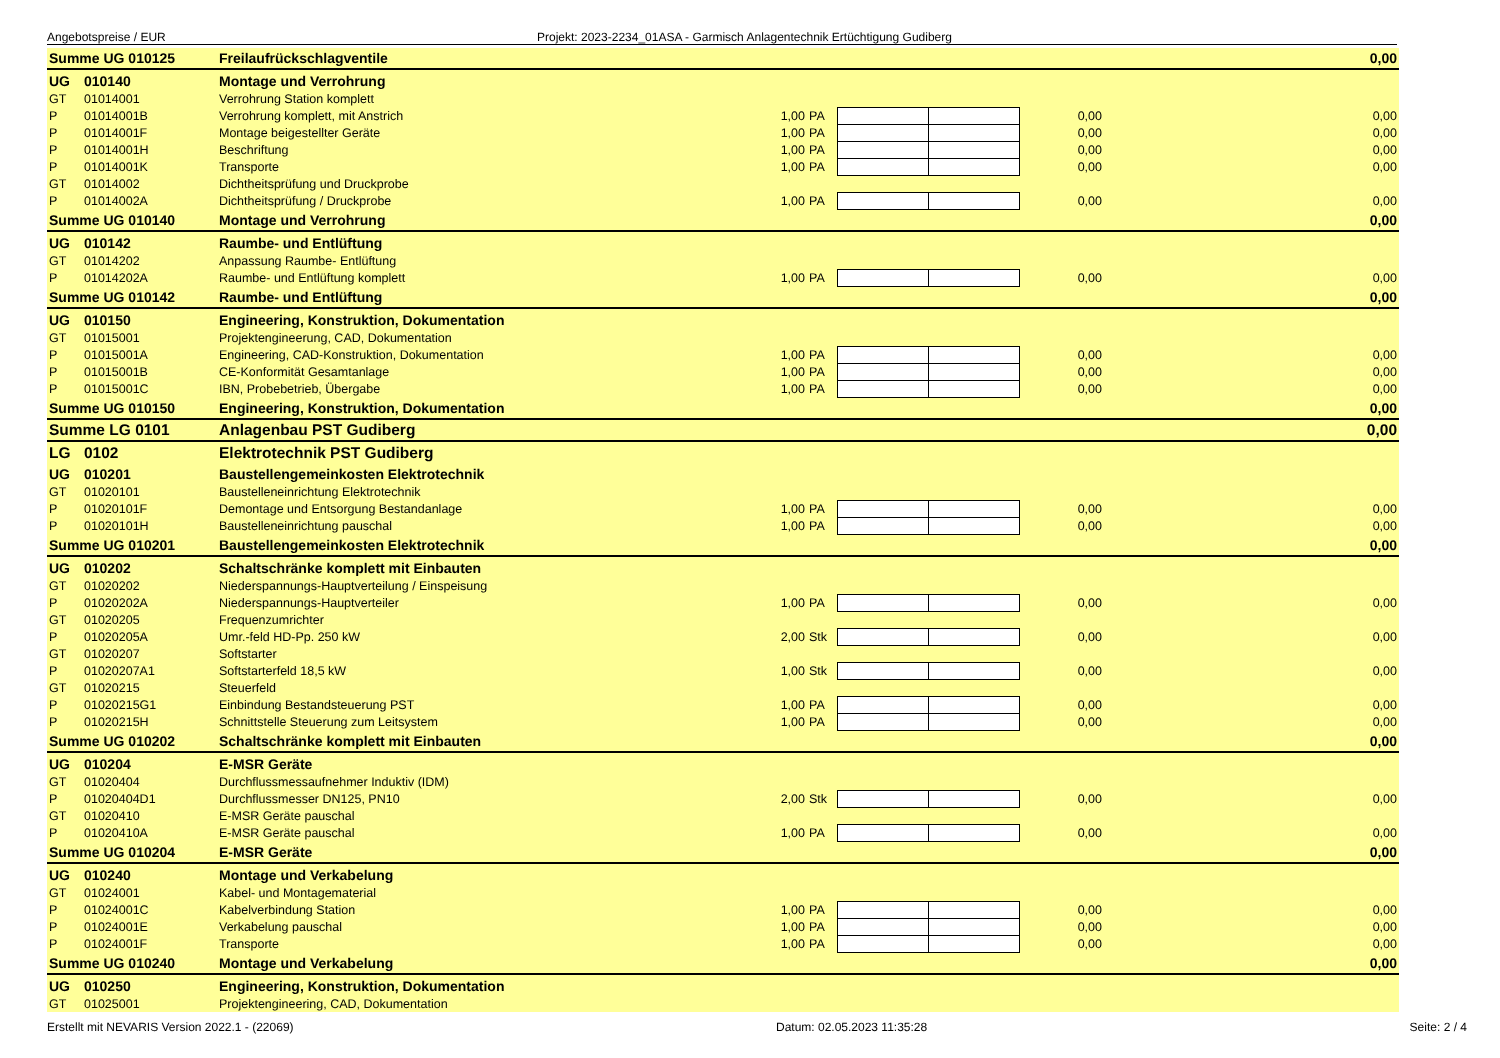Angebotspreise / EUR Projekt: 2023-2234_01ASA - Garmisch Anlagentechnik Ertüchtigung Gudiberg
| Summe UG 010125 | | Freilaufrückschlagventile | | | | | | 0,00 |
| UG | 010140 | Montage und Verrohrung | | | | | | |
| GT | 01014001 | Verrohrung Station komplett | | | | | | |
| P | 01014001B | Verrohrung komplett, mit Anstrich | 1,00 | PA | | | 0,00 | 0,00 |
| P | 01014001F | Montage beigestellter Geräte | 1,00 | PA | | | 0,00 | 0,00 |
| P | 01014001H | Beschriftung | 1,00 | PA | | | 0,00 | 0,00 |
| P | 01014001K | Transporte | 1,00 | PA | | | 0,00 | 0,00 |
| GT | 01014002 | Dichtheitsprüfung und Druckprobe | | | | | | |
| P | 01014002A | Dichtheitsprüfung / Druckprobe | 1,00 | PA | | | 0,00 | 0,00 |
| Summe UG 010140 | | Montage und Verrohrung | | | | | | 0,00 |
| UG | 010142 | Raumbe- und Entlüftung | | | | | | |
| GT | 01014202 | Anpassung Raumbe- Entlüftung | | | | | | |
| P | 01014202A | Raumbe- und Entlüftung komplett | 1,00 | PA | | | 0,00 | 0,00 |
| Summe UG 010142 | | Raumbe- und Entlüftung | | | | | | 0,00 |
| UG | 010150 | Engineering, Konstruktion, Dokumentation | | | | | | |
| GT | 01015001 | Projektengineerung, CAD, Dokumentation | | | | | | |
| P | 01015001A | Engineering, CAD-Konstruktion, Dokumentation | 1,00 | PA | | | 0,00 | 0,00 |
| P | 01015001B | CE-Konformität Gesamtanlage | 1,00 | PA | | | 0,00 | 0,00 |
| P | 01015001C | IBN, Probebetrieb, Übergabe | 1,00 | PA | | | 0,00 | 0,00 |
| Summe UG 010150 | | Engineering, Konstruktion, Dokumentation | | | | | | 0,00 |
| Summe LG 0101 | | Anlagenbau PST Gudiberg | | | | | | 0,00 |
| LG | 0102 | Elektrotechnik PST Gudiberg | | | | | | |
| UG | 010201 | Baustellengemeinkosten Elektrotechnik | | | | | | |
| GT | 01020101 | Baustelleneinrichtung Elektrotechnik | | | | | | |
| P | 01020101F | Demontage und Entsorgung Bestandanlage | 1,00 | PA | | | 0,00 | 0,00 |
| P | 01020101H | Baustelleneinrichtung pauschal | 1,00 | PA | | | 0,00 | 0,00 |
| Summe UG 010201 | | Baustellengemeinkosten Elektrotechnik | | | | | | 0,00 |
| UG | 010202 | Schaltschränke komplett mit Einbauten | | | | | | |
| GT | 01020202 | Niederspannungs-Hauptverteilung / Einspeisung | | | | | | |
| P | 01020202A | Niederspannungs-Hauptverteiler | 1,00 | PA | | | 0,00 | 0,00 |
| GT | 01020205 | Frequenzumrichter | | | | | | |
| P | 01020205A | Umr.-feld HD-Pp. 250 kW | 2,00 | Stk | | | 0,00 | 0,00 |
| GT | 01020207 | Softstarter | | | | | | |
| P | 01020207A1 | Softstarterfeld 18,5 kW | 1,00 | Stk | | | 0,00 | 0,00 |
| GT | 01020215 | Steuerfeld | | | | | | |
| P | 01020215G1 | Einbindung Bestandsteuerung PST | 1,00 | PA | | | 0,00 | 0,00 |
| P | 01020215H | Schnittstelle Steuerung zum Leitsystem | 1,00 | PA | | | 0,00 | 0,00 |
| Summe UG 010202 | | Schaltschränke komplett mit Einbauten | | | | | | 0,00 |
| UG | 010204 | E-MSR Geräte | | | | | | |
| GT | 01020404 | Durchflussmessaufnehmer Induktiv (IDM) | | | | | | |
| P | 01020404D1 | Durchflussmesser DN125, PN10 | 2,00 | Stk | | | 0,00 | 0,00 |
| GT | 01020410 | E-MSR Geräte pauschal | | | | | | |
| P | 01020410A | E-MSR Geräte pauschal | 1,00 | PA | | | 0,00 | 0,00 |
| Summe UG 010204 | | E-MSR Geräte | | | | | | 0,00 |
| UG | 010240 | Montage und Verkabelung | | | | | | |
| GT | 01024001 | Kabel- und Montagematerial | | | | | | |
| P | 01024001C | Kabelverbindung Station | 1,00 | PA | | | 0,00 | 0,00 |
| P | 01024001E | Verkabelung pauschal | 1,00 | PA | | | 0,00 | 0,00 |
| P | 01024001F | Transporte | 1,00 | PA | | | 0,00 | 0,00 |
| Summe UG 010240 | | Montage und Verkabelung | | | | | | 0,00 |
| UG | 010250 | Engineering, Konstruktion, Dokumentation | | | | | | |
| GT | 01025001 | Projektengineering, CAD, Dokumentation | | | | | | |
Erstellt mit NEVARIS Version 2022.1 - (22069) Datum: 02.05.2023 11:35:28 Seite: 2 / 4